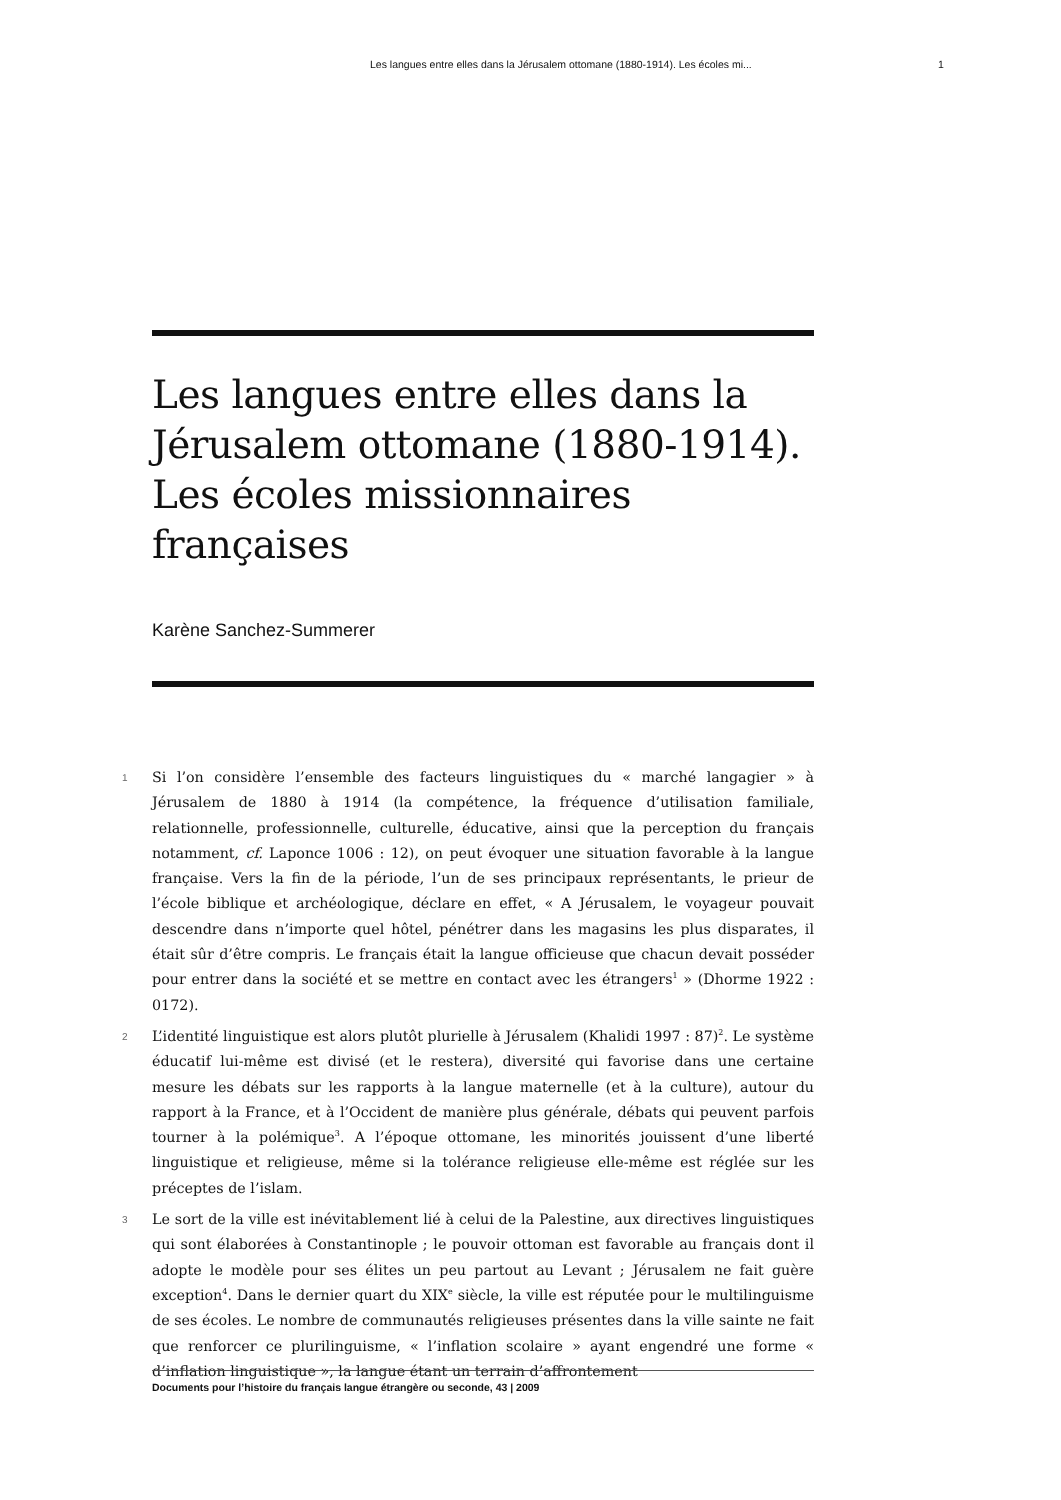Les langues entre elles dans la Jérusalem ottomane (1880-1914). Les écoles mi... 1
Les langues entre elles dans la Jérusalem ottomane (1880-1914). Les écoles missionnaires françaises
Karène Sanchez-Summerer
1 Si l’on considère l’ensemble des facteurs linguistiques du « marché langagier » à Jérusalem de 1880 à 1914 (la compétence, la fréquence d’utilisation familiale, relationnelle, professionnelle, culturelle, éducative, ainsi que la perception du français notamment, cf. Laponce 1006 : 12), on peut évoquer une situation favorable à la langue française. Vers la fin de la période, l’un de ses principaux représentants, le prieur de l’école biblique et archéologique, déclare en effet, « A Jérusalem, le voyageur pouvait descendre dans n’importe quel hôtel, pénétrer dans les magasins les plus disparates, il était sûr d’être compris. Le français était la langue officieuse que chacun devait posséder pour entrer dans la société et se mettre en contact avec les étrangers<sup>1</sup> » (Dhorme 1922 : 0172).
2 L’identité linguistique est alors plutôt plurielle à Jérusalem (Khalidi 1997 : 87)<sup>2</sup>. Le système éducatif lui-même est divisé (et le restera), diversité qui favorise dans une certaine mesure les débats sur les rapports à la langue maternelle (et à la culture), autour du rapport à la France, et à l’Occident de manière plus générale, débats qui peuvent parfois tourner à la polémique<sup>3</sup>. A l’époque ottomane, les minorités jouissent d’une liberté linguistique et religieuse, même si la tolérance religieuse elle-même est réglée sur les préceptes de l’islam.
3 Le sort de la ville est inévitablement lié à celui de la Palestine, aux directives linguistiques qui sont élaborées à Constantinople ; le pouvoir ottoman est favorable au français dont il adopte le modèle pour ses élites un peu partout au Levant ; Jérusalem ne fait guère exception<sup>4</sup>. Dans le dernier quart du XIX<sup>e</sup> siècle, la ville est réputée pour le multilinguisme de ses écoles. Le nombre de communautés religieuses présentes dans la ville sainte ne fait que renforcer ce plurilinguisme, « l’inflation scolaire » ayant engendré une forme « d’inflation linguistique », la langue étant un terrain d’affrontement
Documents pour l’histoire du français langue étrangère ou seconde, 43 | 2009